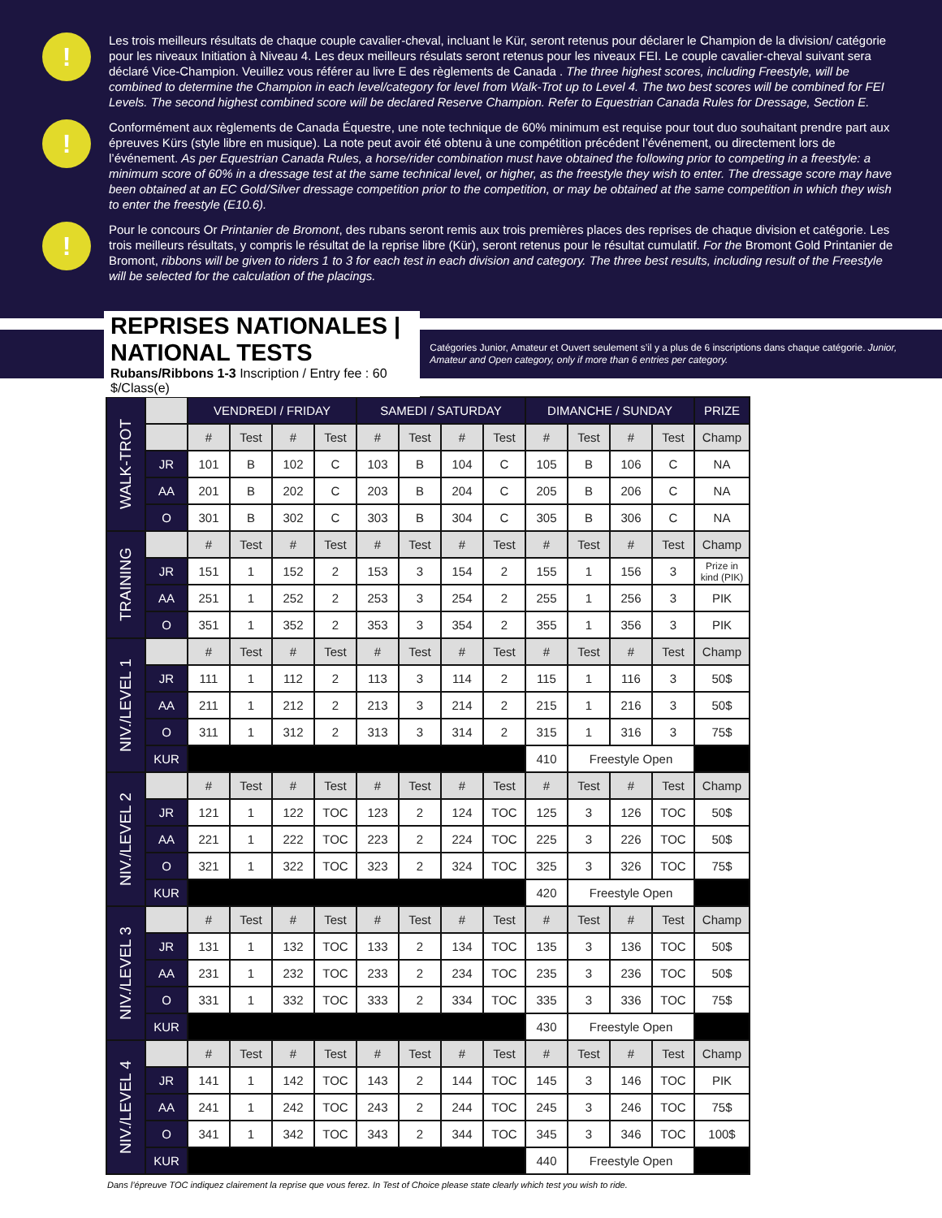!
Les trois meilleurs résultats de chaque couple cavalier-cheval, incluant le Kür, seront retenus pour déclarer le Champion de la division/ catégorie pour les niveaux Initiation à Niveau 4. Les deux meilleurs résulats seront retenus pour les niveaux FEI. Le couple cavalier-cheval suivant sera déclaré Vice-Champion. Veuillez vous référer au livre E des règlements de Canada . The three highest scores, including Freestyle, will be combined to determine the Champion in each level/category for level from Walk-Trot up to Level 4. The two best scores will be combined for FEI Levels. The second highest combined score will be declared Reserve Champion. Refer to Equestrian Canada Rules for Dressage, Section E.
!
Conformément aux règlements de Canada Équestre, une note technique de 60% minimum est requise pour tout duo souhaitant prendre part aux épreuves Kürs (style libre en musique). La note peut avoir été obtenu à une compétition précédent l’événement, ou directement lors de l’événement. As per Equestrian Canada Rules, a horse/rider combination must have obtained the following prior to competing in a freestyle: a minimum score of 60% in a dressage test at the same technical level, or higher, as the freestyle they wish to enter. The dressage score may have been obtained at an EC Gold/Silver dressage competition prior to the competition, or may be obtained at the same competition in which they wish to enter the freestyle (E10.6).
!
Pour le concours Or Printanier de Bromont, des rubans seront remis aux trois premières places des reprises de chaque division et catégorie. Les trois meilleurs résultats, y compris le résultat de la reprise libre (Kür), seront retenus pour le résultat cumulatif. For the Bromont Gold Printanier de Bromont, ribbons will be given to riders 1 to 3 for each test in each division and category. The three best results, including result of the Freestyle will be selected for the calculation of the placings.
REPRISES NATIONALES | NATIONAL TESTS
Rubans/Ribbons 1-3 Inscription / Entry fee : 60 $/Class(e)
Catégories Junior, Amateur et Ouvert seulement s’il y a plus de 6 inscriptions dans chaque catégorie. Junior, Amateur and Open category, only if more than 6 entries per category.
| WALK-TROT | | VENDREDI / FRIDAY | | | | SAMEDI / SATURDAY | | | | DIMANCHE / SUNDAY | | | | PRIZE |
| | | # | Test | # | Test | # | Test | # | Test | # | Test | # | Test | Champ |
| | JR | 101 | B | 102 | C | 103 | B | 104 | C | 105 | B | 106 | C | NA |
| | AA | 201 | B | 202 | C | 203 | B | 204 | C | 205 | B | 206 | C | NA |
| | O | 301 | B | 302 | C | 303 | B | 304 | C | 305 | B | 306 | C | NA |
| TRAINING | | # | Test | # | Test | # | Test | # | Test | # | Test | # | Test | Champ |
| | JR | 151 | 1 | 152 | 2 | 153 | 3 | 154 | 2 | 155 | 1 | 156 | 3 | Prize in kind (PIK) |
| | AA | 251 | 1 | 252 | 2 | 253 | 3 | 254 | 2 | 255 | 1 | 256 | 3 | PIK |
| | O | 351 | 1 | 352 | 2 | 353 | 3 | 354 | 2 | 355 | 1 | 356 | 3 | PIK |
| NIV./LEVEL 1 | | # | Test | # | Test | # | Test | # | Test | # | Test | # | Test | Champ |
| | JR | 111 | 1 | 112 | 2 | 113 | 3 | 114 | 2 | 115 | 1 | 116 | 3 | 50$ |
| | AA | 211 | 1 | 212 | 2 | 213 | 3 | 214 | 2 | 215 | 1 | 216 | 3 | 50$ |
| | O | 311 | 1 | 312 | 2 | 313 | 3 | 314 | 2 | 315 | 1 | 316 | 3 | 75$ |
| | KUR | | | | | | | | | 410 | Freestyle Open | | | |
| NIV./LEVEL 2 | | # | Test | # | Test | # | Test | # | Test | # | Test | # | Test | Champ |
| | JR | 121 | 1 | 122 | TOC | 123 | 2 | 124 | TOC | 125 | 3 | 126 | TOC | 50$ |
| | AA | 221 | 1 | 222 | TOC | 223 | 2 | 224 | TOC | 225 | 3 | 226 | TOC | 50$ |
| | O | 321 | 1 | 322 | TOC | 323 | 2 | 324 | TOC | 325 | 3 | 326 | TOC | 75$ |
| | KUR | | | | | | | | | 420 | Freestyle Open | | | |
| NIV./LEVEL 3 | | # | Test | # | Test | # | Test | # | Test | # | Test | # | Test | Champ |
| | JR | 131 | 1 | 132 | TOC | 133 | 2 | 134 | TOC | 135 | 3 | 136 | TOC | 50$ |
| | AA | 231 | 1 | 232 | TOC | 233 | 2 | 234 | TOC | 235 | 3 | 236 | TOC | 50$ |
| | O | 331 | 1 | 332 | TOC | 333 | 2 | 334 | TOC | 335 | 3 | 336 | TOC | 75$ |
| | KUR | | | | | | | | | 430 | Freestyle Open | | | |
| NIV./LEVEL 4 | | # | Test | # | Test | # | Test | # | Test | # | Test | # | Test | Champ |
| | JR | 141 | 1 | 142 | TOC | 143 | 2 | 144 | TOC | 145 | 3 | 146 | TOC | PIK |
| | AA | 241 | 1 | 242 | TOC | 243 | 2 | 244 | TOC | 245 | 3 | 246 | TOC | 75$ |
| | O | 341 | 1 | 342 | TOC | 343 | 2 | 344 | TOC | 345 | 3 | 346 | TOC | 100$ |
| | KUR | | | | | | | | | 440 | Freestyle Open | | | |
Dans l’épreuve TOC indiquez clairement la reprise que vous ferez. In Test of Choice please state clearly which test you wish to ride.